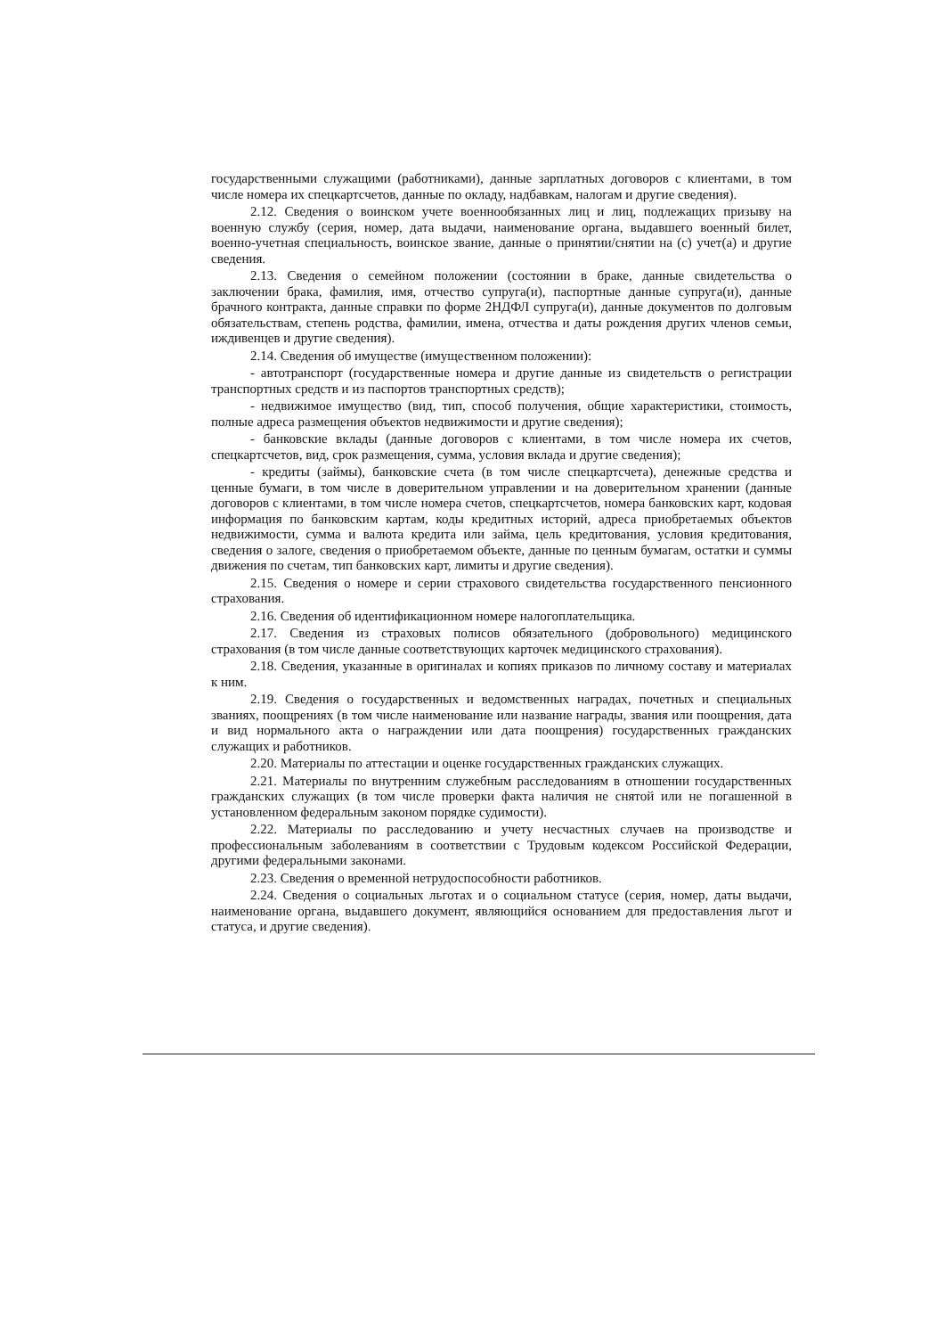государственными служащими (работниками), данные зарплатных договоров с клиентами, в том числе номера их спецкартсчетов, данные по окладу, надбавкам, налогам и другие сведения).
2.12. Сведения о воинском учете военнообязанных лиц и лиц, подлежащих призыву на военную службу (серия, номер, дата выдачи, наименование органа, выдавшего военный билет, военно-учетная специальность, воинское звание, данные о принятии/снятии на (с) учет(а) и другие сведения.
2.13. Сведения о семейном положении (состоянии в браке, данные свидетельства о заключении брака, фамилия, имя, отчество супруга(и), паспортные данные супруга(и), данные брачного контракта, данные справки по форме 2НДФЛ супруга(и), данные документов по долговым обязательствам, степень родства, фамилии, имена, отчества и даты рождения других членов семьи, иждивенцев и другие сведения).
2.14. Сведения об имуществе (имущественном положении):
- автотранспорт (государственные номера и другие данные из свидетельств о регистрации транспортных средств и из паспортов транспортных средств);
- недвижимое имущество (вид, тип, способ получения, общие характеристики, стоимость, полные адреса размещения объектов недвижимости и другие сведения);
- банковские вклады (данные договоров с клиентами, в том числе номера их счетов, спецкартсчетов, вид, срок размещения, сумма, условия вклада и другие сведения);
- кредиты (займы), банковские счета (в том числе спецкартсчета), денежные средства и ценные бумаги, в том числе в доверительном управлении и на доверительном хранении (данные договоров с клиентами, в том числе номера счетов, спецкартсчетов, номера банковских карт, кодовая информация по банковским картам, коды кредитных историй, адреса приобретаемых объектов недвижимости, сумма и валюта кредита или займа, цель кредитования, условия кредитования, сведения о залоге, сведения о приобретаемом объекте, данные по ценным бумагам, остатки и суммы движения по счетам, тип банковских карт, лимиты и другие сведения).
2.15. Сведения о номере и серии страхового свидетельства государственного пенсионного страхования.
2.16. Сведения об идентификационном номере налогоплательщика.
2.17. Сведения из страховых полисов обязательного (добровольного) медицинского страхования (в том числе данные соответствующих карточек медицинского страхования).
2.18. Сведения, указанные в оригиналах и копиях приказов по личному составу и материалах к ним.
2.19. Сведения о государственных и ведомственных наградах, почетных и специальных званиях, поощрениях (в том числе наименование или название награды, звания или поощрения, дата и вид нормального акта о награждении или дата поощрения) государственных гражданских служащих и работников.
2.20. Материалы по аттестации и оценке государственных гражданских служащих.
2.21. Материалы по внутренним служебным расследованиям в отношении государственных гражданских служащих (в том числе проверки факта наличия не снятой или не погашенной в установленном федеральным законом порядке судимости).
2.22. Материалы по расследованию и учету несчастных случаев на производстве и профессиональным заболеваниям в соответствии с Трудовым кодексом Российской Федерации, другими федеральными законами.
2.23. Сведения о временной нетрудоспособности работников.
2.24. Сведения о социальных льготах и о социальном статусе (серия, номер, даты выдачи, наименование органа, выдавшего документ, являющийся основанием для предоставления льгот и статуса, и другие сведения).